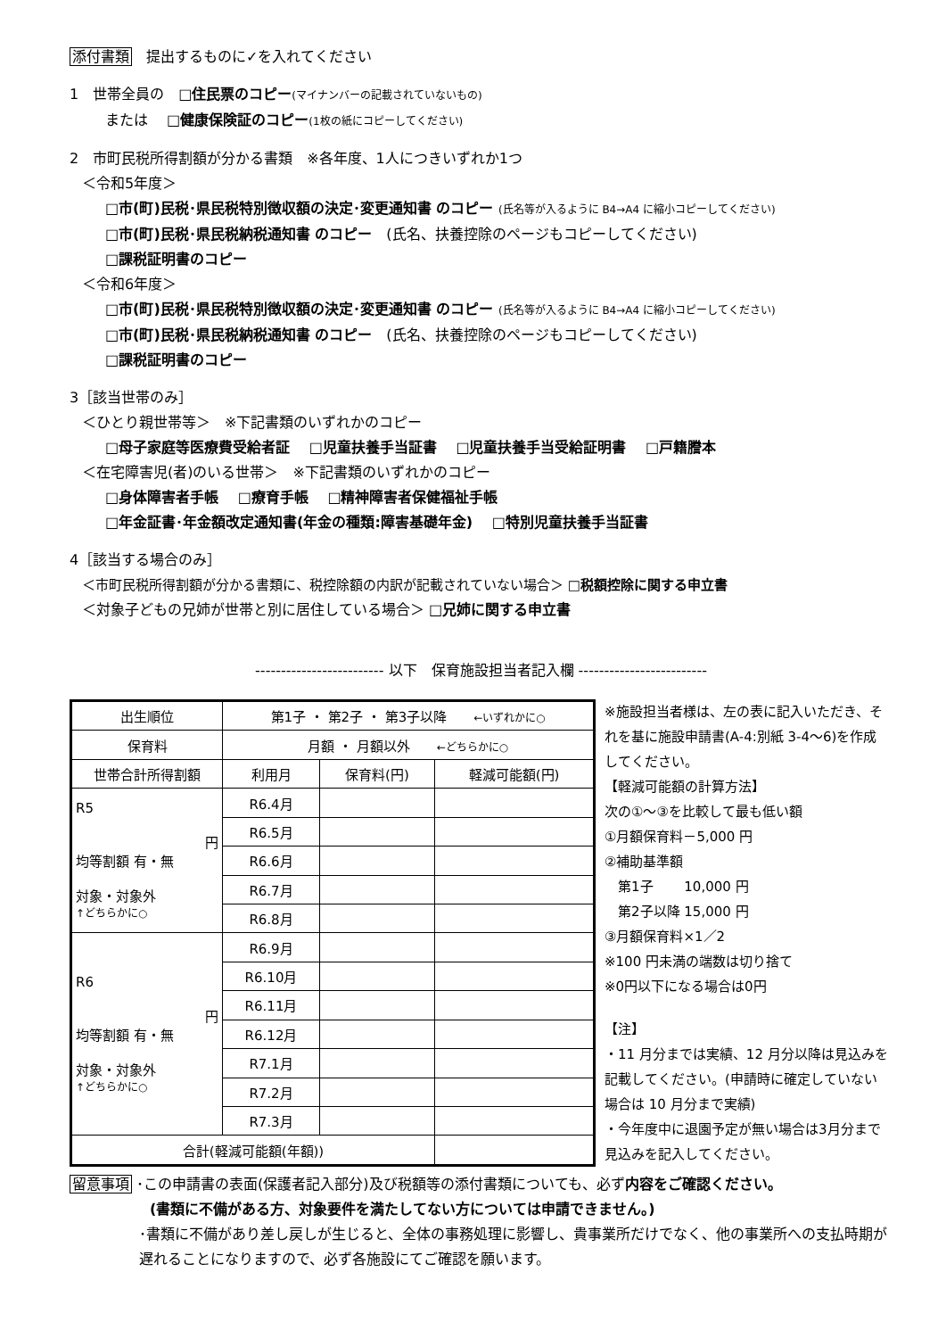添付書類　提出するものに✓を入れてください
1　世帯全員の　□住民票のコピー(マイナンバーの記載されていないもの)
または　 □健康保険証のコピー(1枚の紙にコピーしてください)
2　市町民税所得割額が分かる書類　※各年度、1人につきいずれか1つ
＜令和5年度＞
□市(町)民税･県民税特別徴収額の決定･変更通知書 のコピー (氏名等が入るように B4→A4 に縮小コピーしてください)
□市(町)民税･県民税納税通知書 のコピー　(氏名、扶養控除のページもコピーしてください)
□課税証明書のコピー
＜令和6年度＞
□市(町)民税･県民税特別徴収額の決定･変更通知書 のコピー (氏名等が入るように B4→A4 に縮小コピーしてください)
□市(町)民税･県民税納税通知書 のコピー　(氏名、扶養控除のページもコピーしてください)
□課税証明書のコピー
3［該当世帯のみ］
＜ひとり親世帯等＞　※下記書類のいずれかのコピー
□母子家庭等医療費受給者証　 □児童扶養手当証書　 □児童扶養手当受給証明書　 □戸籍謄本
＜在宅障害児(者)のいる世帯＞　※下記書類のいずれかのコピー
□身体障害者手帳　 □療育手帳　 □精神障害者保健福祉手帳
□年金証書･年金額改定通知書(年金の種類:障害基礎年金)　 □特別児童扶養手当証書
4［該当する場合のみ］
＜市町民税所得割額が分かる書類に、税控除額の内訳が記載されていない場合＞ □税額控除に関する申立書
＜対象子どもの兄姉が世帯と別に居住している場合＞ □兄姉に関する申立書
------------------------- 以下　保育施設担当者記入欄 -------------------------
| 出生順位 | 第1子 ・ 第2子 ・ 第3子以降 ←いずれかに○ | | |
| 保育料 | 月額 ・ 月額以外 ←どちらかに○ | | |
| 世帯合計所得割額 | 利用月 | 保育料(円) | 軽減可能額(円) |
| R5 円 均等割額 有・無 対象・対象外 ↑どちらかに○ | R6.4月 | | |
| | R6.5月 | | |
| | R6.6月 | | |
| | R6.7月 | | |
| | R6.8月 | | |
| R6 円 均等割額 有・無 対象・対象外 ↑どちらかに○ | R6.9月 | | |
| | R6.10月 | | |
| | R6.11月 | | |
| | R6.12月 | | |
| | R7.1月 | | |
| | R7.2月 | | |
| | R7.3月 | | |
| 合計(軽減可能額(年額)) | | | |
※施設担当者様は、左の表に記入いただき、それを基に施設申請書(A-4:別紙 3-4～6)を作成してください。
【軽減可能額の計算方法】
次の①～③を比較して最も低い額
①月額保育料－5,000 円
②補助基準額
　第1子　　 10,000 円
　第2子以降 15,000 円
③月額保育料×1／2
※100 円未満の端数は切り捨て
※0円以下になる場合は0円
【注】
・11 月分までは実績、12 月分以降は見込みを記載してください。(申請時に確定していない場合は 10 月分まで実績)
・今年度中に退園予定が無い場合は3月分まで見込みを記入してください。
留意事項 ･この申請書の表面(保護者記入部分)及び税額等の添付書類についても、必ず内容をご確認ください。
(書類に不備がある方、対象要件を満たしてない方については申請できません。)
･書類に不備があり差し戻しが生じると、全体の事務処理に影響し、貴事業所だけでなく、他の事業所への支払時期が遅れることになりますので、必ず各施設にてご確認を願います。